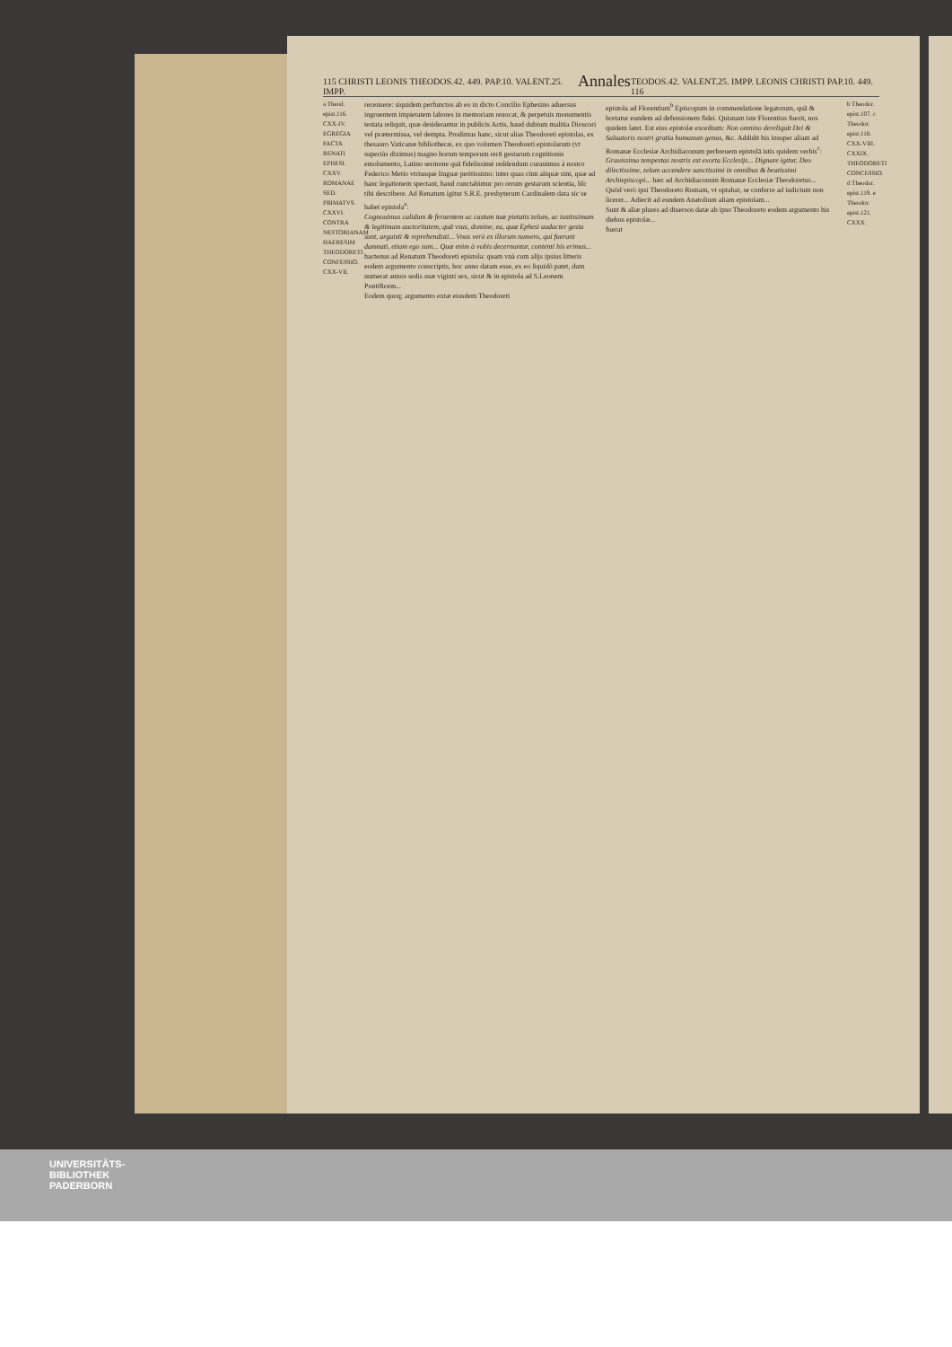115 CHRISTI LEONIS THEODOS.42. 449. PAP.10. VALENT.25. IMPP. Annales TEODOS.42. VALENT.25. IMPP. LEONIS CHRISTI PAP.10. 449. 116
a Theod. epist.116. CXX-IV. EGREGIA FACTA RENATI EPHESI. CXXV. ROMANAE SED. PRIMATVS. CXXVI. CONTRA NESTORIANAM HAERESIM THEODORETI CONFESSIO. CXX-VII.
recensere: siquidem perfunctos ab eo in dicto Concilio Ephesino aduersus ingruentem impietatem labores in memoriam reuocat, & perpetuis monumentis testata reliquit, quæ desiderantur in publicis Actis, haud dubium malitia Dioscori vel prætermissa, vel dempta. Prodimus hanc, sicut alias Theodoreti epistolas, ex thesauro Vaticanæ bibliothecæ, ex quo volumen Theodoreti epistolarum (vt superiùs diximus) magno horum temporum rerū gestarum cognitionis emolumento, Latino sermone quā fidelissimè reddendum curauimus à nostro Federico Metio vtriusque linguæ peritissimo: inter quas cùm aliquæ sint, quæ ad hanc legationem spectant, haud cunctabimur pro rerum gestarum scientia, hîc tibi describere. Ad Renatum igitur S.R.E. presbyterum Cardinalem data sic se habet epistola<sup>a</sup>:
Cognouimus calidum & feruentem ac castum tuæ pietatis zelum, ac iustissimam & legitimam auctoritatem, quā vsus, domine, ea, quæ Ephesi audacter gesta sunt, arguisti & reprehendisti... Vnus verò ex illorum numero, qui fuerunt damnati, etiam ego sum... Quæ enim à vobis decernuntur, contenti his erimus...
hactenus ad Renatum Theodoreti epistola: quam vnà cum alijs ipsius litteris eodem argumento conscriptis, hoc anno datam esse, ex eo liquidò patet, dum numerat annos sedis suæ viginti sex, sicut & in epistola ad S.Leonem Pontificem...
Eodem quoq; argumento extat eiusdem Theodoreti
epistola ad Florentium<sup>b</sup> Episcopum in commendatione legatorum, quā & hortatur eundem ad defensionem fidei. Quisnam iste Florentius fuerit, nos quidem latet. Est eius epistolæ exordium: Non omnino dereliquit Dei & Saluatoris nostri gratia humanum genus, &c. Addidit his insuper aliam ad Romanæ Ecclesiæ Archidiaconum perbreuem epistolā istis quidem verbis<sup>c</sup>:
Grauissima tempestas nostris est exorta Ecclesijs... Dignare igitur, Deo dilectissime, zelum accendere sanctissimi in omnibus & beatissimi Archiepiscopi... hæc ad Archidiaconum Romanæ Ecclesiæ Theodoretus...
Quòd verò ipsi Theodoreto Romam, vt optabat, se conferre ad iudicium non liceret... Adiecit ad eundem Anatolium aliam epistolam...
Sunt & aliæ plures ad diuersos datæ ab ipso Theodoreto eodem argumento his diebus epistolæ...
fuerat
b Theodor. epist.107. c Theodor. epist.118. CXX-VIII. CXXIX. THEODORETI CONCESSIO. d Theodor. epist.119. e Theodor. epist.121. CXXX.
UNIVERSITÄTS-
BIBLIOTHEK
PADERBORN